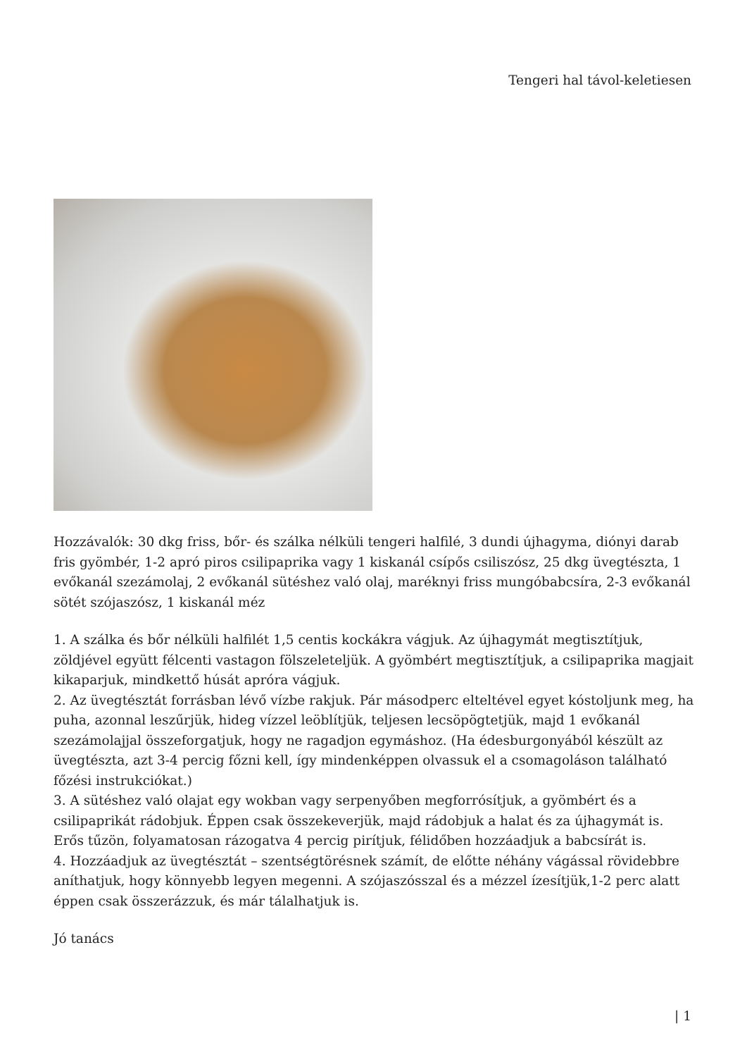Tengeri hal távol-keletiesen
Hozzávalók: 30 dkg friss, bőr- és szálka nélküli tengeri halfilé, 3 dundi újhagyma, diónyi darab fris gyömbér, 1-2 apró piros csilipaprika vagy 1 kiskanál csípős csiliszósz, 25 dkg üvegtészta, 1 evőkanál szezámolaj, 2 evőkanál sütéshez való olaj, maréknyi friss mungóbabcsíra, 2-3 evőkanál sötét szójaszósz, 1 kiskanál méz
1. A szálka és bőr nélküli halfilét 1,5 centis kockákra vágjuk. Az újhagymát megtisztítjuk, zöldjével együtt félcenti vastagon fölszeleteljük. A gyömbért megtisztítjuk, a csilipaprika magjait kikaparjuk, mindkettő húsát apróra vágjuk.
2. Az üvegtésztát forrásban lévő vízbe rakjuk. Pár másodperc elteltével egyet kóstoljunk meg, ha puha, azonnal leszűrjük, hideg vízzel leöblítjük, teljesen lecsöpögtetjük, majd 1 evőkanál szezámolajjal összeforgatjuk, hogy ne ragadjon egymáshoz. (Ha édesburgonyából készült az üvegtészta, azt 3-4 percig főzni kell, így mindenképpen olvassuk el a csomagoláson található főzési instrukciókat.)
3. A sütéshez való olajat egy wokban vagy serpenyőben megforrósítjuk, a gyömbért és a csilipaprikát rádobjuk. Éppen csak összekeverjük, majd rádobjuk a halat és za újhagymát is. Erős tűzön, folyamatosan rázogatva 4 percig pirítjuk, félidőben hozzáadjuk a babcsírát is.
4. Hozzáadjuk az üvegtésztát – szentségtörésnek számít, de előtte néhány vágással rövidebbre aníthatjuk, hogy könnyebb legyen megenni. A szójaszósszal és a mézzel ízesítjük,1-2 perc alatt éppen csak összerázzuk, és már tálalhatjuk is.
Jó tanács
| 1